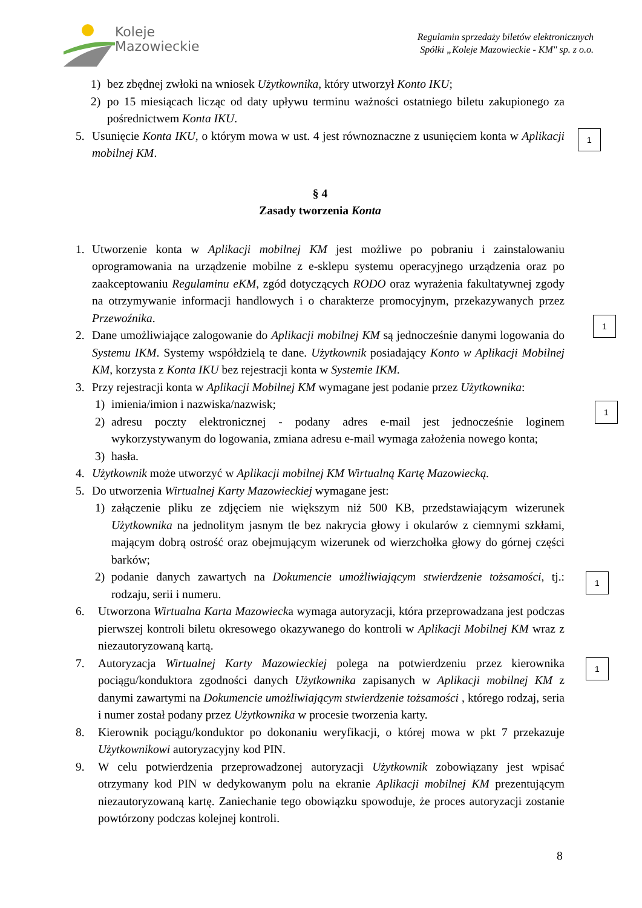Koleje
Mazowieckie
Regulamin sprzedaży biletów elektronicznych
Spółki „Koleje Mazowieckie - KM" sp. z o.o.
1) bez zbędnej zwłoki na wniosek Użytkownika, który utworzył Konto IKU;
2) po 15 miesiącach licząc od daty upływu terminu ważności ostatniego biletu zakupionego za pośrednictwem Konta IKU.
5. Usunięcie Konta IKU, o którym mowa w ust. 4 jest równoznaczne z usunięciem konta w Aplikacji mobilnej KM.
§ 4
Zasady tworzenia Konta
1. Utworzenie konta w Aplikacji mobilnej KM jest możliwe po pobraniu i zainstalowaniu oprogramowania na urządzenie mobilne z e-sklepu systemu operacyjnego urządzenia oraz po zaakceptowaniu Regulaminu eKM, zgód dotyczących RODO oraz wyrażenia fakultatywnej zgody na otrzymywanie informacji handlowych i o charakterze promocyjnym, przekazywanych przez Przewoźnika.
2. Dane umożliwiające zalogowanie do Aplikacji mobilnej KM są jednocześnie danymi logowania do Systemu IKM. Systemy współdzielą te dane. Użytkownik posiadający Konto w Aplikacji Mobilnej KM, korzysta z Konta IKU bez rejestracji konta w Systemie IKM.
3. Przy rejestracji konta w Aplikacji Mobilnej KM wymagane jest podanie przez Użytkownika:
1) imienia/imion i nazwiska/nazwisk;
2) adresu poczty elektronicznej - podany adres e-mail jest jednocześnie loginem wykorzystywanym do logowania, zmiana adresu e-mail wymaga założenia nowego konta;
3) hasła.
4. Użytkownik może utworzyć w Aplikacji mobilnej KM Wirtualną Kartę Mazowiecką.
5. Do utworzenia Wirtualnej Karty Mazowieckiej wymagane jest:
1) załączenie pliku ze zdjęciem nie większym niż 500 KB, przedstawiającym wizerunek Użytkownika na jednolitym jasnym tle bez nakrycia głowy i okularów z ciemnymi szkłami, mającym dobrą ostrość oraz obejmującym wizerunek od wierzchołka głowy do górnej części barków;
2) podanie danych zawartych na Dokumencie umożliwiającym stwierdzenie tożsamości, tj.: rodzaju, serii i numeru.
6. Utworzona Wirtualna Karta Mazowiecka wymaga autoryzacji, która przeprowadzana jest podczas pierwszej kontroli biletu okresowego okazywanego do kontroli w Aplikacji Mobilnej KM wraz z niezautoryzowaną kartą.
7. Autoryzacja Wirtualnej Karty Mazowieckiej polega na potwierdzeniu przez kierownika pociągu/konduktora zgodności danych Użytkownika zapisanych w Aplikacji mobilnej KM z danymi zawartymi na Dokumencie umożliwiającym stwierdzenie tożsamości , którego rodzaj, seria i numer został podany przez Użytkownika w procesie tworzenia karty.
8. Kierownik pociągu/konduktor po dokonaniu weryfikacji, o której mowa w pkt 7 przekazuje Użytkownikowi autoryzacyjny kod PIN.
9. W celu potwierdzenia przeprowadzonej autoryzacji Użytkownik zobowiązany jest wpisać otrzymany kod PIN w dedykowanym polu na ekranie Aplikacji mobilnej KM prezentującym niezautoryzowaną kartę. Zaniechanie tego obowiązku spowoduje, że proces autoryzacji zostanie powtórzony podczas kolejnej kontroli.
1
1
1
1
1
8